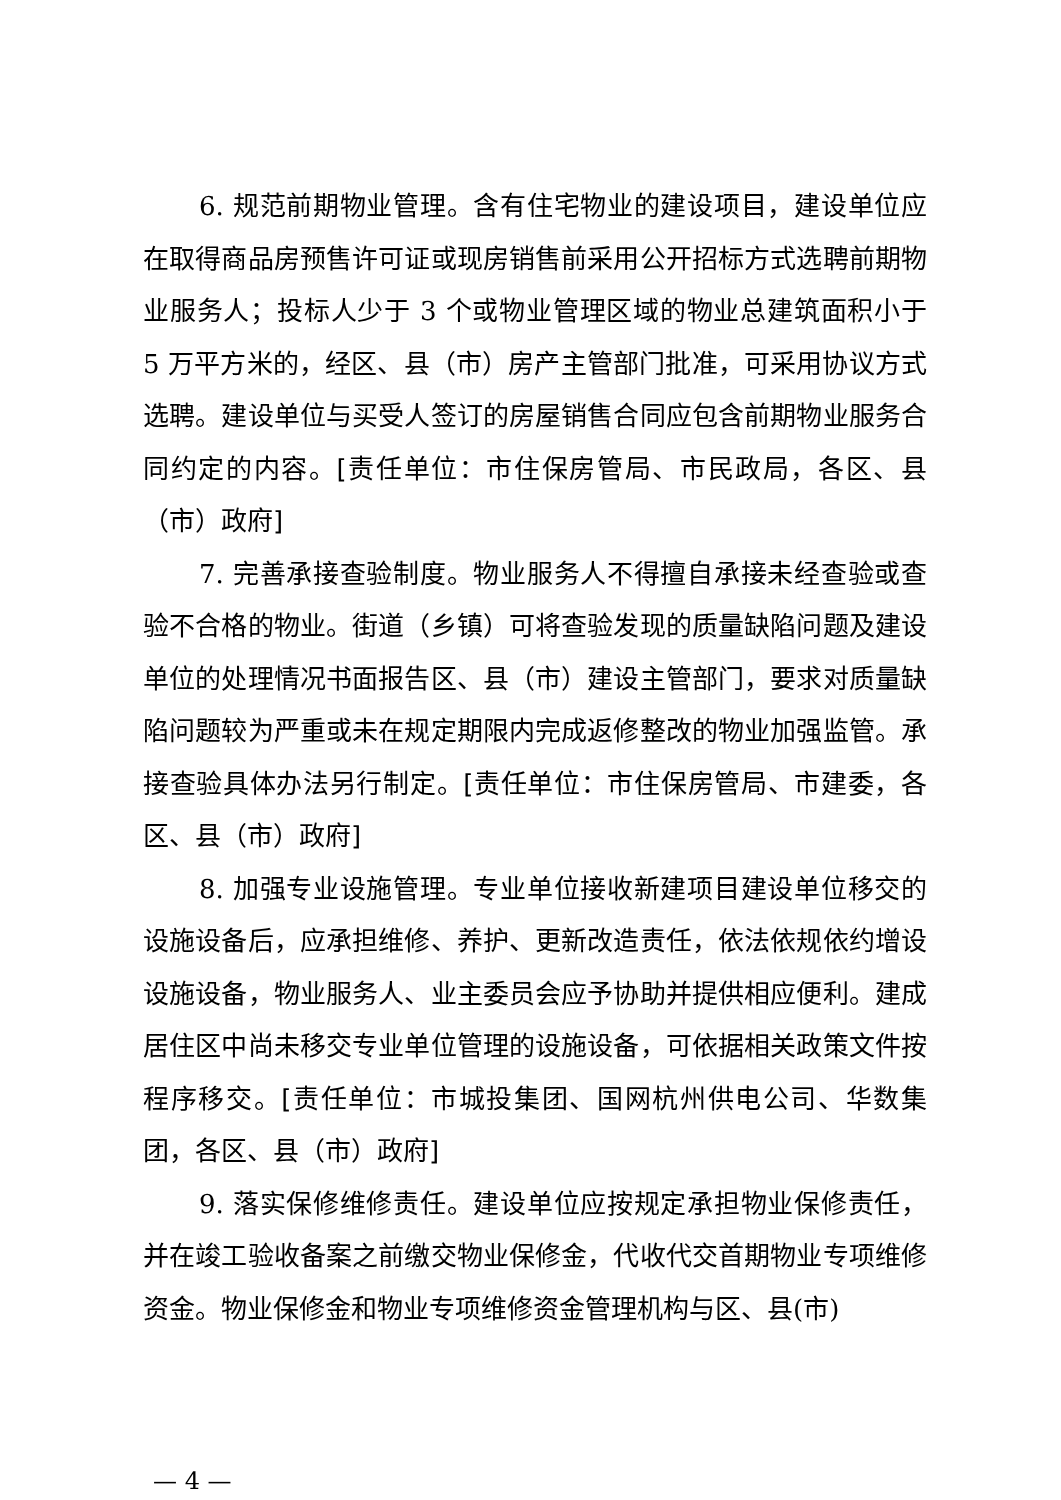6. 规范前期物业管理。含有住宅物业的建设项目，建设单位应在取得商品房预售许可证或现房销售前采用公开招标方式选聘前期物业服务人；投标人少于 3 个或物业管理区域的物业总建筑面积小于 5 万平方米的，经区、县（市）房产主管部门批准，可采用协议方式选聘。建设单位与买受人签订的房屋销售合同应包含前期物业服务合同约定的内容。[责任单位：市住保房管局、市民政局，各区、县（市）政府]
7. 完善承接查验制度。物业服务人不得擅自承接未经查验或查验不合格的物业。街道（乡镇）可将查验发现的质量缺陷问题及建设单位的处理情况书面报告区、县（市）建设主管部门，要求对质量缺陷问题较为严重或未在规定期限内完成返修整改的物业加强监管。承接查验具体办法另行制定。[责任单位：市住保房管局、市建委，各区、县（市）政府]
8. 加强专业设施管理。专业单位接收新建项目建设单位移交的设施设备后，应承担维修、养护、更新改造责任，依法依规依约增设设施设备，物业服务人、业主委员会应予协助并提供相应便利。建成居住区中尚未移交专业单位管理的设施设备，可依据相关政策文件按程序移交。[责任单位：市城投集团、国网杭州供电公司、华数集团，各区、县（市）政府]
9. 落实保修维修责任。建设单位应按规定承担物业保修责任，并在竣工验收备案之前缴交物业保修金，代收代交首期物业专项维修资金。物业保修金和物业专项维修资金管理机构与区、县(市)
— 4 —